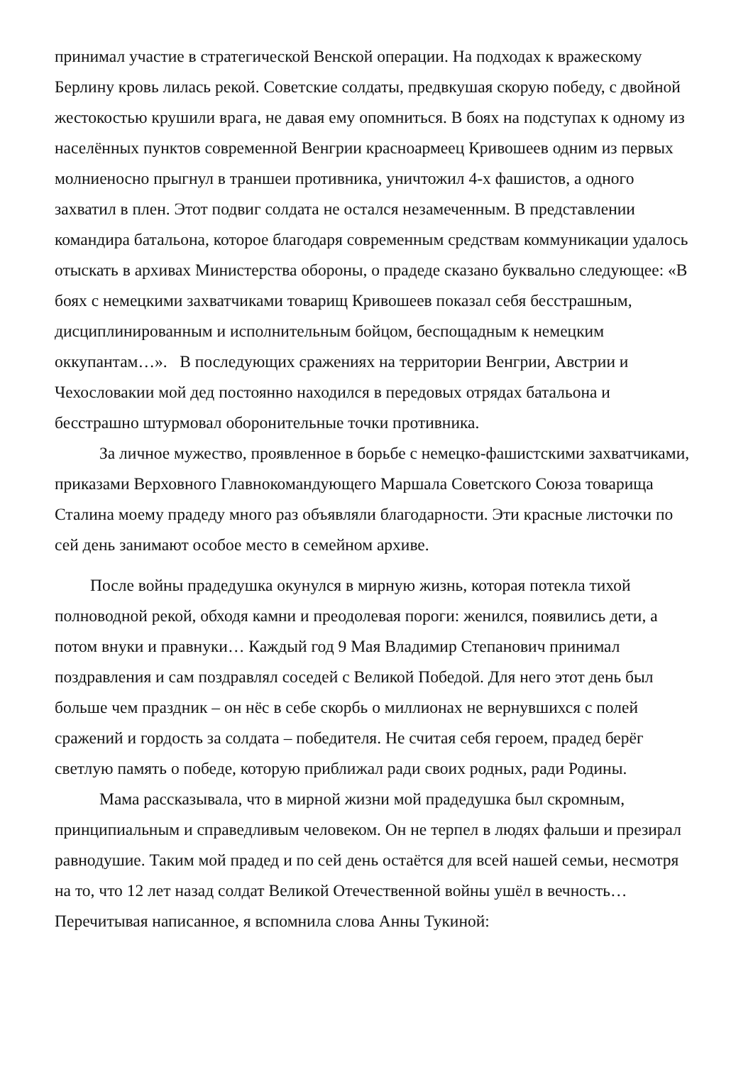принимал участие в стратегической Венской операции. На подходах к вражескому Берлину кровь лилась рекой. Советские солдаты, предвкушая скорую победу, с двойной жестокостью крушили врага, не давая ему опомниться. В боях на подступах к одному из населённых пунктов современной Венгрии красноармеец Кривошеев одним из первых молниеносно прыгнул в траншеи противника, уничтожил 4-х фашистов, а одного захватил в плен. Этот подвиг солдата не остался незамеченным. В представлении командира батальона, которое благодаря современным средствам коммуникации удалось отыскать в архивах Министерства обороны, о прадеде сказано буквально следующее: «В боях с немецкими захватчиками товарищ Кривошеев показал себя бесстрашным, дисциплинированным и исполнительным бойцом, беспощадным к немецким оккупантам…». В последующих сражениях на территории Венгрии, Австрии и Чехословакии мой дед постоянно находился в передовых отрядах батальона и бесстрашно штурмовал оборонительные точки противника.
За личное мужество, проявленное в борьбе с немецко-фашистскими захватчиками, приказами Верховного Главнокомандующего Маршала Советского Союза товарища Сталина моему прадеду много раз объявляли благодарности. Эти красные листочки по сей день занимают особое место в семейном архиве.
После войны прадедушка окунулся в мирную жизнь, которая потекла тихой полноводной рекой, обходя камни и преодолевая пороги: женился, появились дети, а потом внуки и правнуки… Каждый год 9 Мая Владимир Степанович принимал поздравления и сам поздравлял соседей с Великой Победой. Для него этот день был больше чем праздник – он нёс в себе скорбь о миллионах не вернувшихся с полей сражений и гордость за солдата – победителя. Не считая себя героем, прадед берёг светлую память о победе, которую приближал ради своих родных, ради Родины.
Мама рассказывала, что в мирной жизни мой прадедушка был скромным, принципиальным и справедливым человеком. Он не терпел в людях фальши и презирал равнодушие. Таким мой прадед и по сей день остаётся для всей нашей семьи, несмотря на то, что 12 лет назад солдат Великой Отечественной войны ушёл в вечность…
Перечитывая написанное, я вспомнила слова Анны Тукиной: